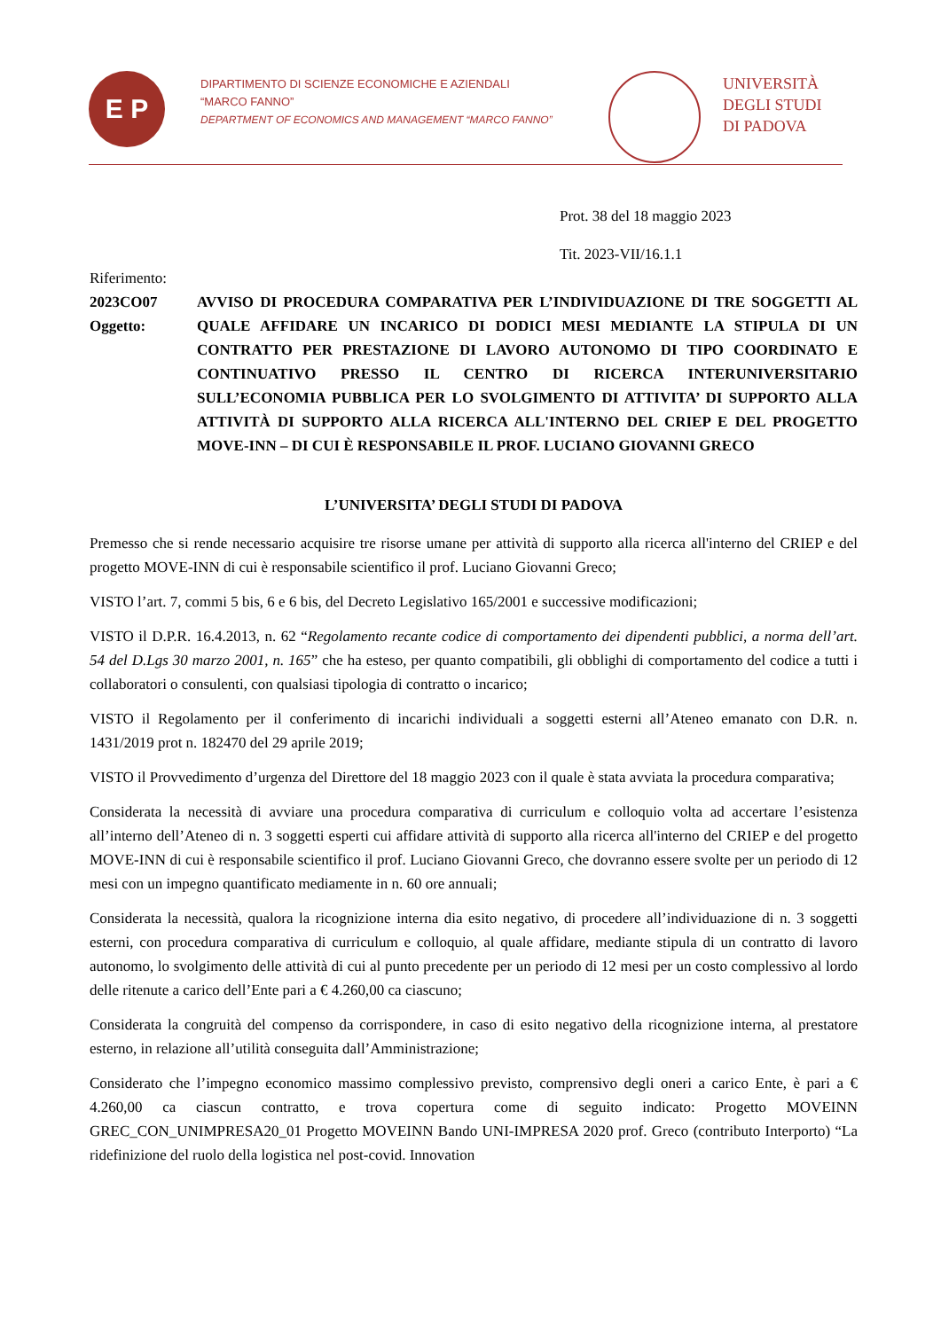E P
DIPARTIMENTO DI SCIENZE ECONOMICHE E AZIENDALI
“MARCO FANNO”
DEPARTMENT OF ECONOMICS AND MANAGEMENT “MARCO FANNO”
UNIVERSITÀ
DEGLI STUDI
DI PADOVA
Prot. 38 del 18 maggio 2023
Tit. 2023-VII/16.1.1
Riferimento:
2023CO07 Oggetto:
AVVISO DI PROCEDURA COMPARATIVA PER L’INDIVIDUAZIONE DI TRE SOGGETTI AL QUALE AFFIDARE UN INCARICO DI DODICI MESI MEDIANTE LA STIPULA DI UN CONTRATTO PER PRESTAZIONE DI LAVORO AUTONOMO DI TIPO COORDINATO E CONTINUATIVO PRESSO IL CENTRO DI RICERCA INTERUNIVERSITARIO SULL’ECONOMIA PUBBLICA PER LO SVOLGIMENTO DI ATTIVITA’ DI SUPPORTO ALLA ATTIVITÀ DI SUPPORTO ALLA RICERCA ALL'INTERNO DEL CRIEP E DEL PROGETTO MOVE-INN – DI CUI È RESPONSABILE IL PROF. LUCIANO GIOVANNI GRECO
L’UNIVERSITA’ DEGLI STUDI DI PADOVA
Premesso che si rende necessario acquisire tre risorse umane per attività di supporto alla ricerca all'interno del CRIEP e del progetto MOVE-INN di cui è responsabile scientifico il prof. Luciano Giovanni Greco;
VISTO l’art. 7, commi 5 bis, 6 e 6 bis, del Decreto Legislativo 165/2001 e successive modificazioni;
VISTO il D.P.R. 16.4.2013, n. 62 “Regolamento recante codice di comportamento dei dipendenti pubblici, a norma dell’art. 54 del D.Lgs 30 marzo 2001, n. 165” che ha esteso, per quanto compatibili, gli obblighi di comportamento del codice a tutti i collaboratori o consulenti, con qualsiasi tipologia di contratto o incarico;
VISTO il Regolamento per il conferimento di incarichi individuali a soggetti esterni all’Ateneo emanato con D.R. n. 1431/2019 prot n. 182470 del 29 aprile 2019;
VISTO il Provvedimento d’urgenza del Direttore del 18 maggio 2023 con il quale è stata avviata la procedura comparativa;
Considerata la necessità di avviare una procedura comparativa di curriculum e colloquio volta ad accertare l’esistenza all’interno dell’Ateneo di n. 3 soggetti esperti cui affidare attività di supporto alla ricerca all'interno del CRIEP e del progetto MOVE-INN di cui è responsabile scientifico il prof. Luciano Giovanni Greco, che dovranno essere svolte per un periodo di 12 mesi con un impegno quantificato mediamente in n. 60 ore annuali;
Considerata la necessità, qualora la ricognizione interna dia esito negativo, di procedere all’individuazione di n. 3 soggetti esterni, con procedura comparativa di curriculum e colloquio, al quale affidare, mediante stipula di un contratto di lavoro autonomo, lo svolgimento delle attività di cui al punto precedente per un periodo di 12 mesi per un costo complessivo al lordo delle ritenute a carico dell’Ente pari a € 4.260,00 ca ciascuno;
Considerata la congruità del compenso da corrispondere, in caso di esito negativo della ricognizione interna, al prestatore esterno, in relazione all’utilità conseguita dall’Amministrazione;
Considerato che l’impegno economico massimo complessivo previsto, comprensivo degli oneri a carico Ente, è pari a € 4.260,00 ca ciascun contratto, e trova copertura come di seguito indicato: Progetto MOVEINN GREC_CON_UNIMPRESA20_01 Progetto MOVEINN Bando UNI-IMPRESA 2020 prof. Greco (contributo Interporto) “La ridefinizione del ruolo della logistica nel post-covid. Innovation